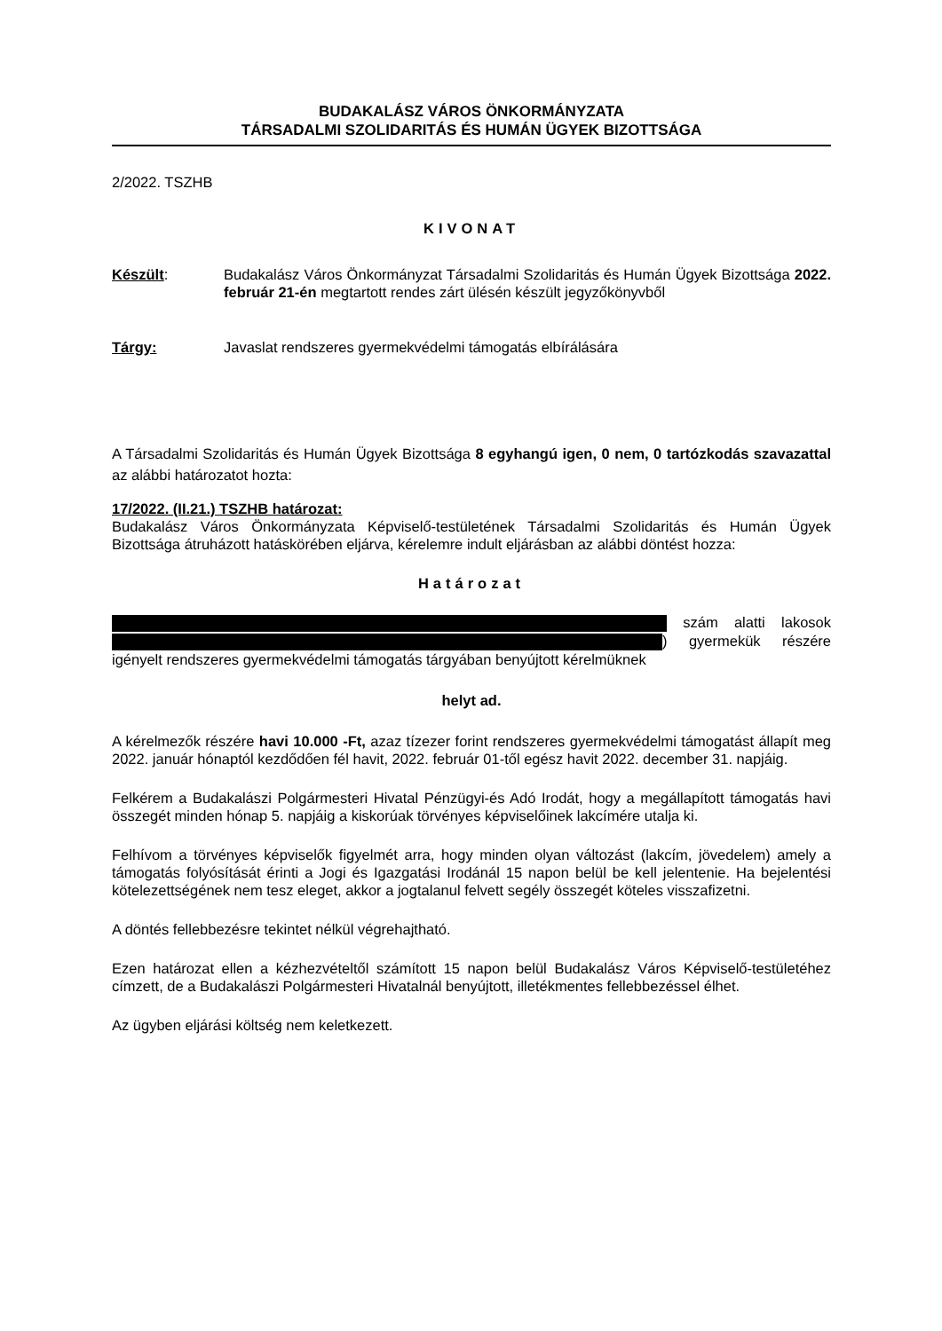BUDAKALÁSZ VÁROS ÖNKORMÁNYZATA
TÁRSADALMI SZOLIDARITÁS ÉS HUMÁN ÜGYEK BIZOTTSÁGA
2/2022. TSZHB
KIVONAT
Készült: Budakalász Város Önkormányzat Társadalmi Szolidaritás és Humán Ügyek Bizottsága 2022. február 21-én megtartott rendes zárt ülésén készült jegyzőkönyvből
Tárgy: Javaslat rendszeres gyermekvédelmi támogatás elbírálására
A Társadalmi Szolidaritás és Humán Ügyek Bizottsága 8 egyhangú igen, 0 nem, 0 tartózkodás szavazattal az alábbi határozatot hozta:
17/2022. (II.21.) TSZHB határozat:
Budakalász Város Önkormányzata Képviselő-testületének Társadalmi Szolidaritás és Humán Ügyek Bizottsága átruházott hatáskörében eljárva, kérelemre indult eljárásban az alábbi döntést hozza:
Határozat
szám alatti lakosok ) gyermekük részére igényelt rendszeres gyermekvédelmi támogatás tárgyában benyújtott kérelmüknek
helyt ad.
A kérelmezők részére havi 10.000 -Ft, azaz tízezer forint rendszeres gyermekvédelmi támogatást állapít meg 2022. január hónaptól kezdődően fél havit, 2022. február 01-től egész havit 2022. december 31. napjáig.
Felkérem a Budakalászi Polgármesteri Hivatal Pénzügyi-és Adó Irodát, hogy a megállapított támogatás havi összegét minden hónap 5. napjáig a kiskorúak törvényes képviselőinek lakcímére utalja ki.
Felhívom a törvényes képviselők figyelmét arra, hogy minden olyan változást (lakcím, jövedelem) amely a támogatás folyósítását érinti a Jogi és Igazgatási Irodánál 15 napon belül be kell jelentenie. Ha bejelentési kötelezettségének nem tesz eleget, akkor a jogtalanul felvett segély összegét köteles visszafizetni.
A döntés fellebbezésre tekintet nélkül végrehajtható.
Ezen határozat ellen a kézhezvételtől számított 15 napon belül Budakalász Város Képviselő-testületéhez címzett, de a Budakalászi Polgármesteri Hivatalnál benyújtott, illetékmentes fellebbezéssel élhet.
Az ügyben eljárási költség nem keletkezett.